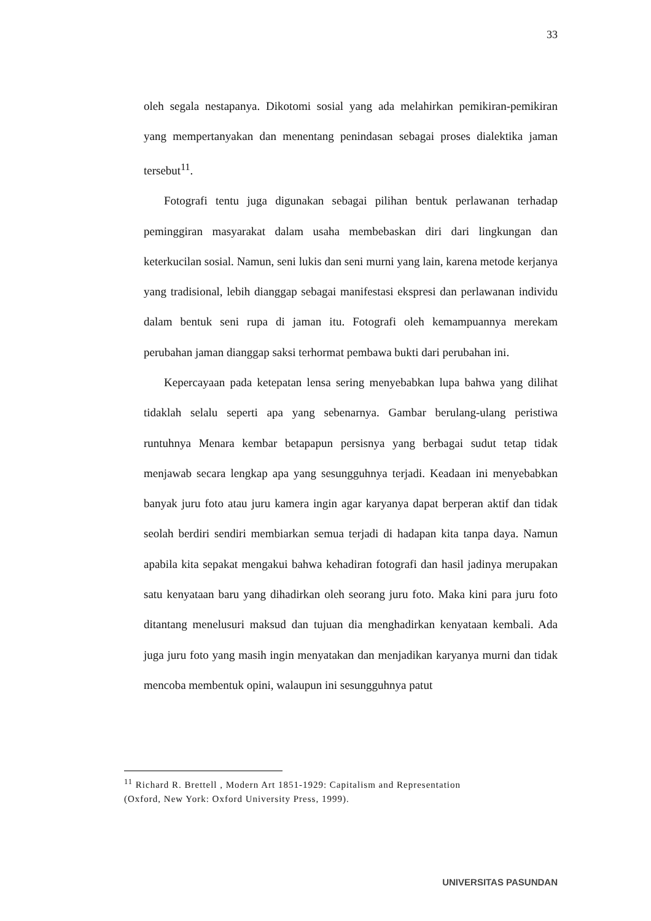33
oleh segala nestapanya. Dikotomi sosial yang ada melahirkan pemikiran-pemikiran yang mempertanyakan dan menentang penindasan sebagai proses dialektika jaman tersebut<sup>11</sup>.
Fotografi tentu juga digunakan sebagai pilihan bentuk perlawanan terhadap peminggiran masyarakat dalam usaha membebaskan diri dari lingkungan dan keterkucilan sosial. Namun, seni lukis dan seni murni yang lain, karena metode kerjanya yang tradisional, lebih dianggap sebagai manifestasi ekspresi dan perlawanan individu dalam bentuk seni rupa di jaman itu. Fotografi oleh kemampuannya merekam perubahan jaman dianggap saksi terhormat pembawa bukti dari perubahan ini.
Kepercayaan pada ketepatan lensa sering menyebabkan lupa bahwa yang dilihat tidaklah selalu seperti apa yang sebenarnya. Gambar berulang-ulang peristiwa runtuhnya Menara kembar betapapun persisnya yang berbagai sudut tetap tidak menjawab secara lengkap apa yang sesungguhnya terjadi. Keadaan ini menyebabkan banyak juru foto atau juru kamera ingin agar karyanya dapat berperan aktif dan tidak seolah berdiri sendiri membiarkan semua terjadi di hadapan kita tanpa daya. Namun apabila kita sepakat mengakui bahwa kehadiran fotografi dan hasil jadinya merupakan satu kenyataan baru yang dihadirkan oleh seorang juru foto. Maka kini para juru foto ditantang menelusuri maksud dan tujuan dia menghadirkan kenyataan kembali. Ada juga juru foto yang masih ingin menyatakan dan menjadikan karyanya murni dan tidak mencoba membentuk opini, walaupun ini sesungguhnya patut
<sup>11</sup> Richard R. Brettell , Modern Art 1851-1929: Capitalism and Representation (Oxford, New York: Oxford University Press, 1999).
UNIVERSITAS PASUNDAN